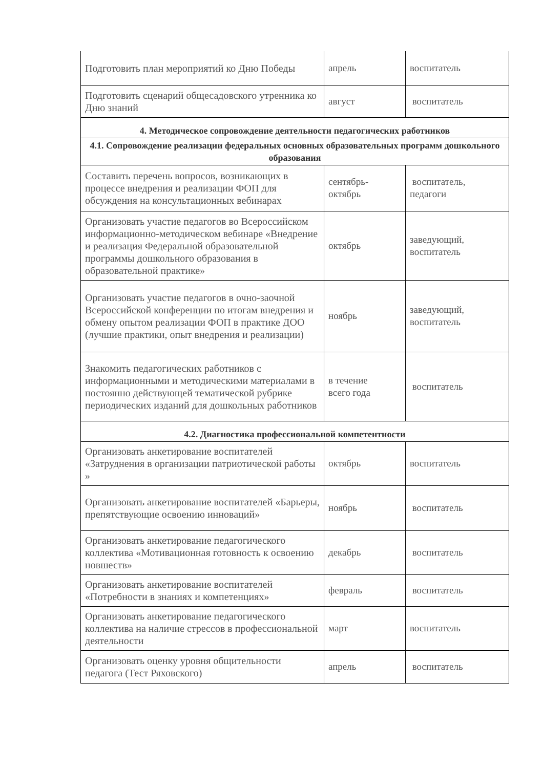| Подготовить план мероприятий ко Дню Победы | апрель | воспитатель |
| Подготовить сценарий общесадовского утренника ко Дню знаний | август | воспитатель |
| 4. Методическое сопровождение деятельности педагогических работников | | |
| 4.1. Сопровождение реализации федеральных основных образовательных программ дошкольного образования | | |
| Составить перечень вопросов, возникающих в процессе внедрения и реализации ФОП для обсуждения на консультационных вебинарах | сентябрь- октябрь | воспитатель, педагоги |
| Организовать участие педагогов во Всероссийском информационно-методическом вебинаре «Внедрение и реализация Федеральной образовательной программы дошкольного образования в образовательной практике» | октябрь | заведующий, воспитатель |
| Организовать участие педагогов в очно-заочной Всероссийской конференции по итогам внедрения и обмену опытом реализации ФОП в практике ДОО (лучшие практики, опыт внедрения и реализации) | ноябрь | заведующий, воспитатель |
| Знакомить педагогических работников с информационными и методическими материалами в постоянно действующей тематической рубрике периодических изданий для дошкольных работников | в течение всего года | воспитатель |
| 4.2. Диагностика профессиональной компетентности | | |
| Организовать анкетирование воспитателей «Затруднения в организации патриотической работы » | октябрь | воспитатель |
| Организовать анкетирование воспитателей «Барьеры, препятствующие освоению инноваций» | ноябрь | воспитатель |
| Организовать анкетирование педагогического коллектива «Мотивационная готовность к освоению новшеств» | декабрь | воспитатель |
| Организовать анкетирование воспитателей «Потребности в знаниях и компетенциях» | февраль | воспитатель |
| Организовать анкетирование педагогического коллектива на наличие стрессов в профессиональной деятельности | март | воспитатель |
| Организовать оценку уровня общительности педагога (Тест Ряховского) | апрель | воспитатель |